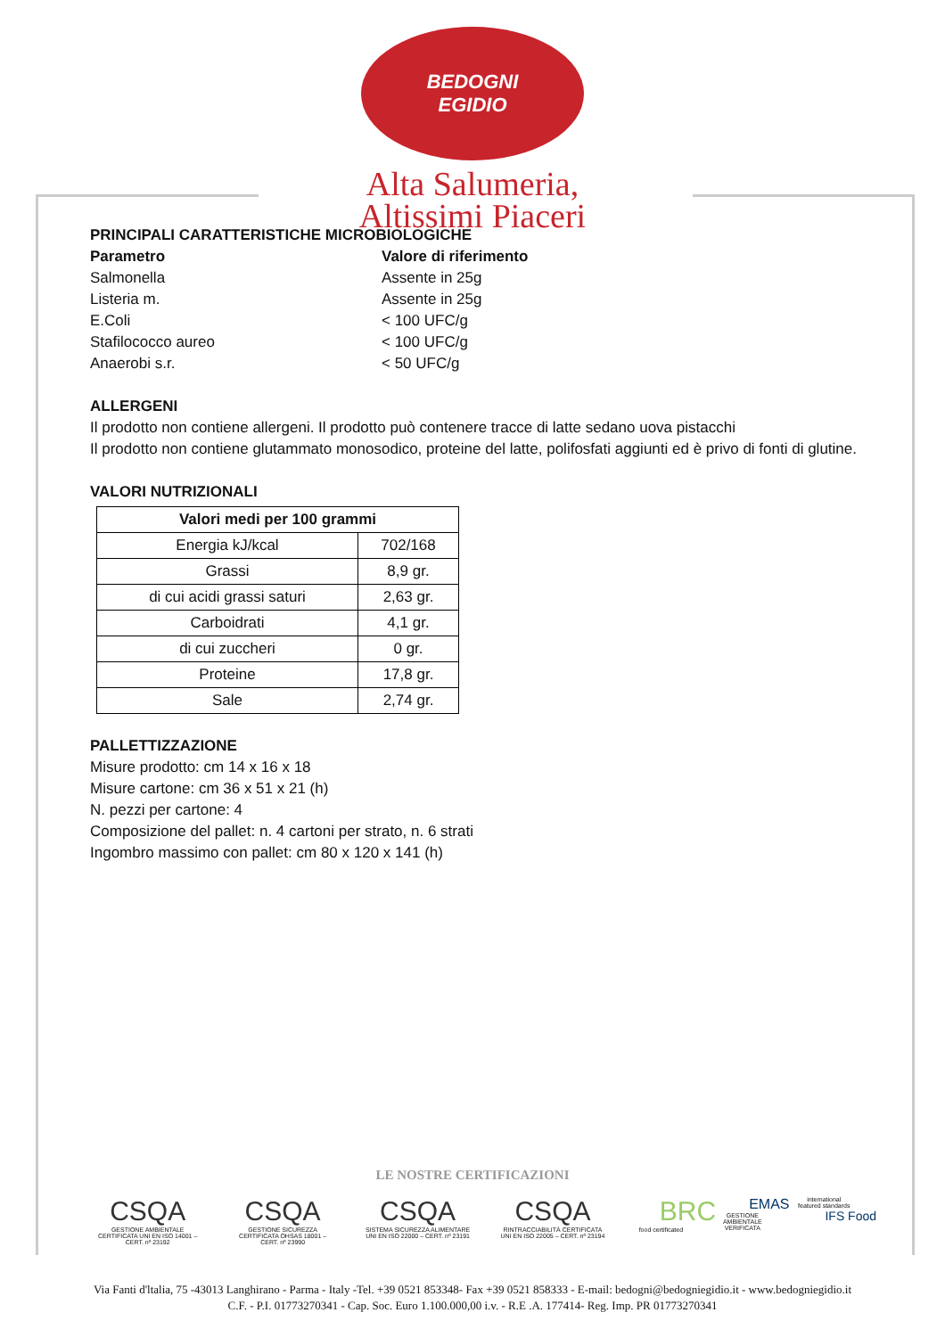BEDOGNI
EGIDIO
Alta Salumeria,
Altissimi Piaceri
PRINCIPALI CARATTERISTICHE MICROBIOLOGICHE
Parametro Valore di riferimento
Salmonella Assente in 25g
Listeria m. Assente in 25g
E.Coli < 100 UFC/g
Stafilococco aureo < 100 UFC/g
Anaerobi s.r. < 50 UFC/g
ALLERGENI
Il prodotto non contiene allergeni. Il prodotto può contenere tracce di latte sedano uova pistacchi
Il prodotto non contiene glutammato monosodico, proteine del latte, polifosfati aggiunti ed è privo di fonti di glutine.
VALORI NUTRIZIONALI
| Valori medi per 100 grammi | |
| --- | --- |
| Energia kJ/kcal | 702/168 |
| Grassi | 8,9 gr. |
| di cui acidi grassi saturi | 2,63 gr. |
| Carboidrati | 4,1 gr. |
| di cui zuccheri | 0 gr. |
| Proteine | 17,8 gr. |
| Sale | 2,74 gr. |
PALLETTIZZAZIONE
Misure prodotto: cm 14 x 16 x 18
Misure cartone: cm 36 x 51 x 21 (h)
N. pezzi per cartone: 4
Composizione del pallet: n. 4 cartoni per strato, n. 6 strati
Ingombro massimo con pallet: cm 80 x 120 x 141 (h)
LE NOSTRE CERTIFICAZIONI
CSQA
GESTIONE AMBIENTALE CERTIFICATA UNI EN ISO 14001 – CERT. nº 23192
CSQA
GESTIONE SICUREZZA CERTIFICATA OHSAS 18001 – CERT. nº 23990
CSQA
SISTEMA SICUREZZA ALIMENTARE UNI EN ISO 22000 – CERT. nº 23191
CSQA
RINTRACCIABILITÀ CERTIFICATA UNI EN ISO 22005 – CERT. nº 23194
BRC
food certificated
EMAS
GESTIONE AMBIENTALE VERIFICATA
international featured standards
IFS Food
Via Fanti d'ltalia, 75 -43013 Langhirano - Parma - Italy -Tel. +39 0521 853348- Fax +39 0521 858333 - E-mail: bedogni@bedogniegidio.it - www.bedogniegidio.it
C.F. - P.I. 01773270341 - Cap. Soc. Euro 1.100.000,00 i.v. - R.E .A. 177414- Reg. Imp. PR 01773270341